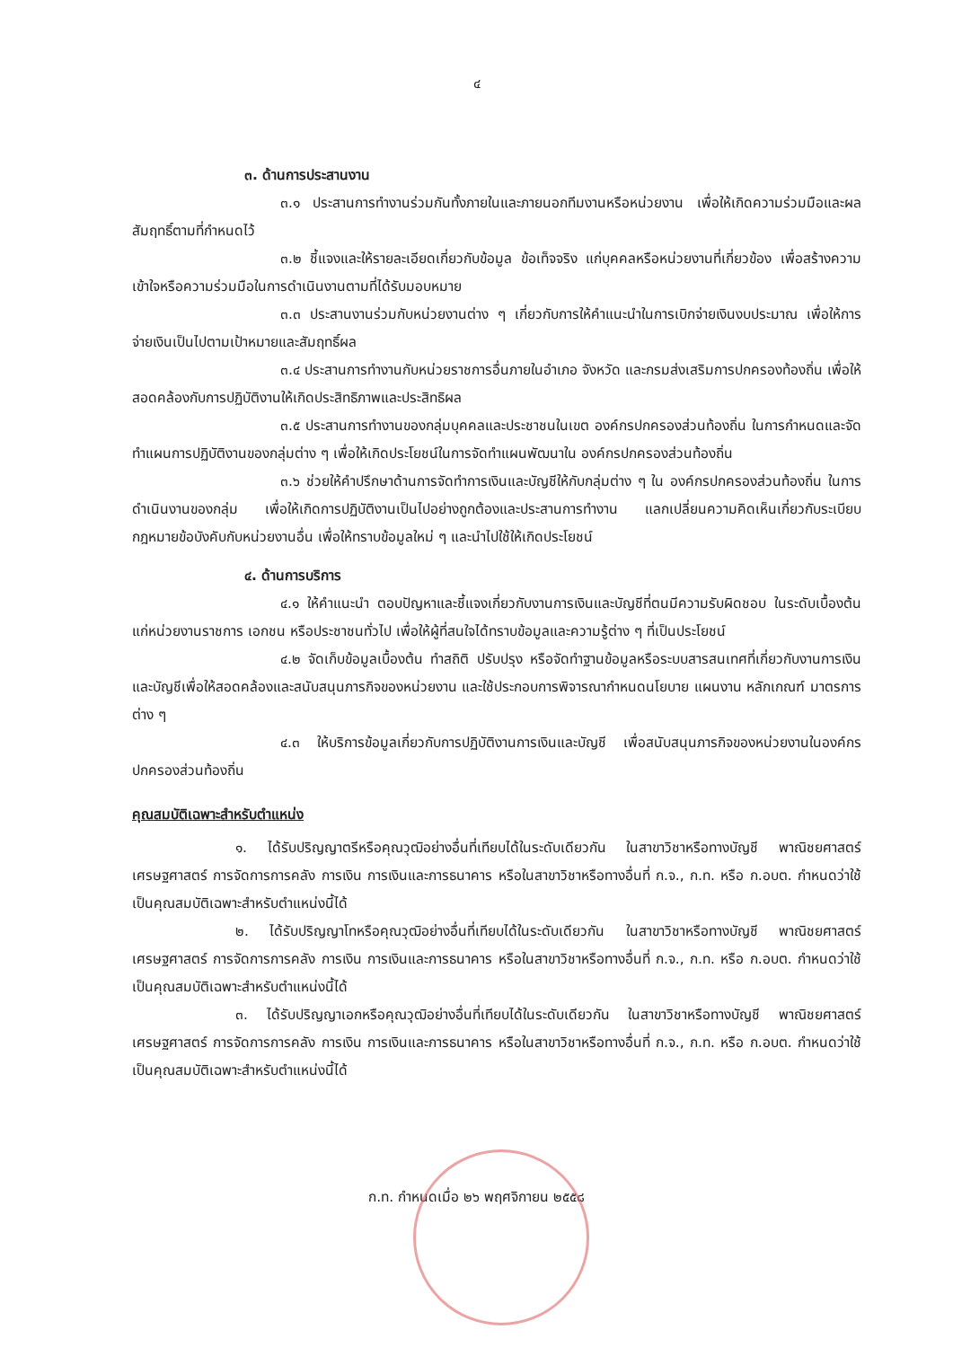๔
๓. ด้านการประสานงาน
๓.๑ ประสานการทำงานร่วมกันทั้งภายในและภายนอกทีมงานหรือหน่วยงาน เพื่อให้เกิดความร่วมมือและผลสัมฤทธิ์ตามที่กำหนดไว้
๓.๒ ชี้แจงและให้รายละเอียดเกี่ยวกับข้อมูล ข้อเท็จจริง แก่บุคคลหรือหน่วยงานที่เกี่ยวข้อง เพื่อสร้างความเข้าใจหรือความร่วมมือในการดำเนินงานตามที่ได้รับมอบหมาย
๓.๓ ประสานงานร่วมกับหน่วยงานต่าง ๆ เกี่ยวกับการให้คำแนะนำในการเบิกจ่ายเงินงบประมาณ เพื่อให้การจ่ายเงินเป็นไปตามเป้าหมายและสัมฤทธิ์ผล
๓.๔ ประสานการทำงานกับหน่วยราชการอื่นภายในอำเภอ จังหวัด และกรมส่งเสริมการปกครองท้องถิ่น เพื่อให้สอดคล้องกับการปฏิบัติงานให้เกิดประสิทธิภาพและประสิทธิผล
๓.๕ ประสานการทำงานของกลุ่มบุคคลและประชาชนในเขต องค์กรปกครองส่วนท้องถิ่น ในการกำหนดและจัดทำแผนการปฏิบัติงานของกลุ่มต่าง ๆ เพื่อให้เกิดประโยชน์ในการจัดทำแผนพัฒนาใน องค์กรปกครองส่วนท้องถิ่น
๓.๖ ช่วยให้คำปรึกษาด้านการจัดทำการเงินและบัญชีให้กับกลุ่มต่าง ๆ ใน องค์กรปกครองส่วนท้องถิ่น ในการดำเนินงานของกลุ่ม เพื่อให้เกิดการปฏิบัติงานเป็นไปอย่างถูกต้องและประสานการทำงาน แลกเปลี่ยนความคิดเห็นเกี่ยวกับระเบียบกฎหมายข้อบังคับกับหน่วยงานอื่น เพื่อให้ทราบข้อมูลใหม่ ๆ และนำไปใช้ให้เกิดประโยชน์
๔. ด้านการบริการ
๔.๑ ให้คำแนะนำ ตอบปัญหาและชี้แจงเกี่ยวกับงานการเงินและบัญชีที่ตนมีความรับผิดชอบ ในระดับเบื้องต้นแก่หน่วยงานราชการ เอกชน หรือประชาชนทั่วไป เพื่อให้ผู้ที่สนใจได้ทราบข้อมูลและความรู้ต่าง ๆ ที่เป็นประโยชน์
๔.๒ จัดเก็บข้อมูลเบื้องต้น ทำสถิติ ปรับปรุง หรือจัดทำฐานข้อมูลหรือระบบสารสนเทศที่เกี่ยวกับงานการเงินและบัญชีเพื่อให้สอดคล้องและสนับสนุนภารกิจของหน่วยงาน และใช้ประกอบการพิจารณากำหนดนโยบาย แผนงาน หลักเกณฑ์ มาตรการต่าง ๆ
๔.๓ ให้บริการข้อมูลเกี่ยวกับการปฏิบัติงานการเงินและบัญชี เพื่อสนับสนุนภารกิจของหน่วยงานในองค์กรปกครองส่วนท้องถิ่น
คุณสมบัติเฉพาะสำหรับตำแหน่ง
๑. ได้รับปริญญาตรีหรือคุณวุฒิอย่างอื่นที่เทียบได้ในระดับเดียวกัน ในสาขาวิชาหรือทางบัญชี พาณิชยศาสตร์ เศรษฐศาสตร์ การจัดการการคลัง การเงิน การเงินและการธนาคาร หรือในสาขาวิชาหรือทางอื่นที่ ก.จ., ก.ท. หรือ ก.อบต. กำหนดว่าใช้เป็นคุณสมบัติเฉพาะสำหรับตำแหน่งนี้ได้
๒. ได้รับปริญญาโทหรือคุณวุฒิอย่างอื่นที่เทียบได้ในระดับเดียวกัน ในสาขาวิชาหรือทางบัญชี พาณิชยศาสตร์ เศรษฐศาสตร์ การจัดการการคลัง การเงิน การเงินและการธนาคาร หรือในสาขาวิชาหรือทางอื่นที่ ก.จ., ก.ท. หรือ ก.อบต. กำหนดว่าใช้เป็นคุณสมบัติเฉพาะสำหรับตำแหน่งนี้ได้
๓. ได้รับปริญญาเอกหรือคุณวุฒิอย่างอื่นที่เทียบได้ในระดับเดียวกัน ในสาขาวิชาหรือทางบัญชี พาณิชยศาสตร์ เศรษฐศาสตร์ การจัดการการคลัง การเงิน การเงินและการธนาคาร หรือในสาขาวิชาหรือทางอื่นที่ ก.จ., ก.ท. หรือ ก.อบต. กำหนดว่าใช้เป็นคุณสมบัติเฉพาะสำหรับตำแหน่งนี้ได้
ก.ท. กำหนดเมื่อ ๒๖ พฤศจิกายน ๒๕๕๘